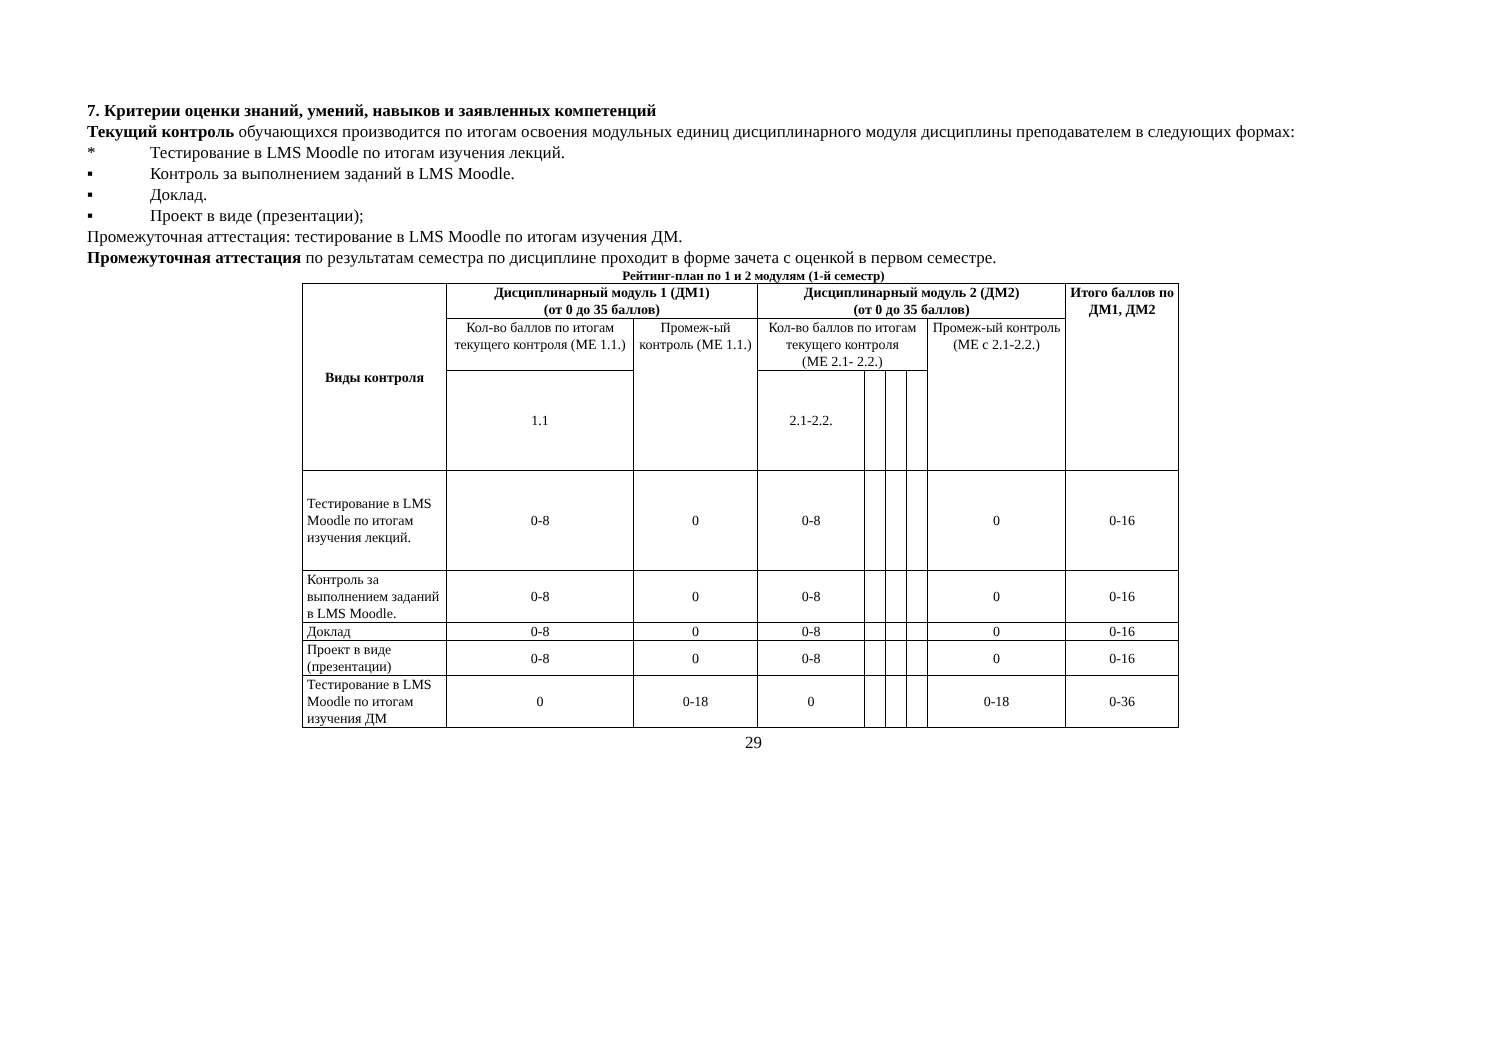7. Критерии оценки знаний, умений, навыков и заявленных компетенций
Текущий контроль обучающихся производится по итогам освоения модульных единиц дисциплинарного модуля дисциплины преподавателем в следующих формах:
* Тестирование в LMS Moodle по итогам изучения лекций.
▪ Контроль за выполнением заданий в LMS Moodle.
▪ Доклад.
▪ Проект в виде (презентации);
Промежуточная аттестация: тестирование в LMS Moodle по итогам изучения ДМ.
Промежуточная аттестация по результатам семестра по дисциплине проходит в форме зачета с оценкой в первом семестре.
Рейтинг-план по 1 и 2 модулям (1-й семестр)
| Виды контроля | Дисциплинарный модуль 1 (ДМ1) (от 0 до 35 баллов) | | Дисциплинарный модуль 2 (ДМ2) (от 0 до 35 баллов) | | | | | Итого баллов по ДМ1, ДМ2 |
| --- | --- | --- | --- | --- | --- | --- | --- | --- |
| | Кол-во баллов по итогам текущего контроля (МЕ 1.1.) | Промеж-ый контроль (МЕ 1.1.) | Кол-во баллов по итогам текущего контроля (МЕ 2.1- 2.2.) | | | | Промеж-ый контроль (МЕ с 2.1-2.2.) | |
| | 1.1 | | 2.1-2.2. | | | | | |
| Тестирование в LMS Moodle по итогам изучения лекций. | 0-8 | 0 | 0-8 | | | | 0 | 0-16 |
| Контроль за выполнением заданий в LMS Moodle. | 0-8 | 0 | 0-8 | | | | 0 | 0-16 |
| Доклад | 0-8 | 0 | 0-8 | | | | 0 | 0-16 |
| Проект в виде (презентации) | 0-8 | 0 | 0-8 | | | | 0 | 0-16 |
| Тестирование в LMS Moodle по итогам изучения ДМ | 0 | 0-18 | 0 | | | | 0-18 | 0-36 |
29